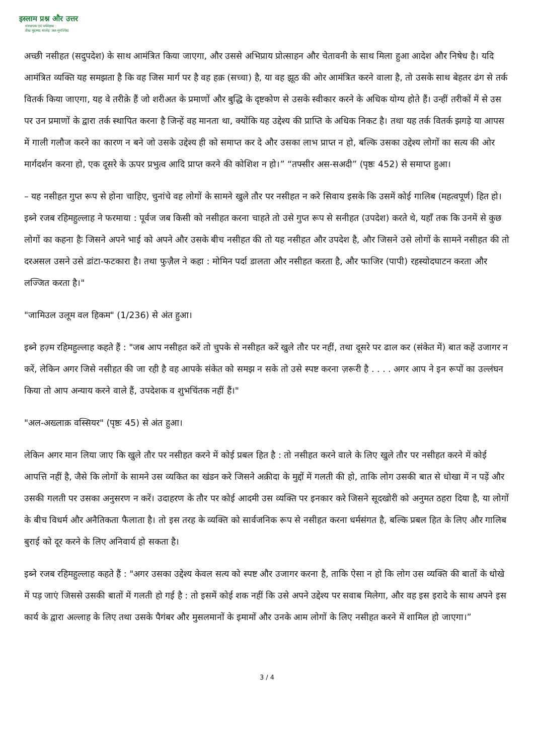इस्लाम प्रश्न और उत्तर
संस्थापक एवं पर्यवेक्षक :
शैख़ मुहम्मद सालेह अल-मुनज्जिद
अच्छी नसीहत (सदुपदेश) के साथ आमंत्रित किया जाएगा, और उससे अभिप्राय प्रोत्साहन और चेतावनी के साथ मिला हुआ आदेश और निषेध है। यदि आमंत्रित व्यक्ति यह समझता है कि वह जिस मार्ग पर है वह हक़ (सच्चा) है, या वह झूठ की ओर आमंत्रित करने वाला है, तो उसके साथ बेहतर ढंग से तर्क वितर्क किया जाएगा, यह वे तरीक़े हैं जो शरीअत के प्रमाणों और बुद्धि के दृष्टकोण से उसके स्वीकार करने के अधिक योग्य होते हैं। उन्हीं तरीकों में से उस पर उन प्रमाणों के द्वारा तर्क स्थापित करना है जिन्हें वह मानता था, क्योंकि यह उद्देश्य की प्राप्ति के अधिक निकट है। तथा यह तर्क वितर्क झगड़े या आपस में गाली गलौज करने का कारण न बने जो उसके उद्देश्य ही को समाप्त कर दे और उसका लाभ प्राप्त न हो, बल्कि उसका उद्देश्य लोगों का सत्य की ओर मार्गदर्शन करना हो, एक दूसरे के ऊपर प्रभुत्व आदि प्राप्त करने की कोशिश न हो।” “तफ्सीर अस-सअदी” (पृष्ठः 452) से समाप्त हुआ।
– यह नसीहत गुप्त रूप से होना चाहिए, चुनांचे वह लोगों के सामने खुले तौर पर नसीहत न करे सिवाय इसके कि उसमें कोई गालिब (महत्वपूर्ण) हित हो। इब्ने रजब रहिमहुल्लाह ने फरमाया : पूर्वज जब किसी को नसीहत करना चाहते तो उसे गुप्त रूप से सनीहत (उपदेश) करते थे, यहाँ तक कि उनमें से कुछ लोगों का कहना हैः जिसने अपने भाई को अपने और उसके बीच नसीहत की तो यह नसीहत और उपदेश है, और जिसने उसे लोगों के सामने नसीहत की तो दरअसल उसने उसे डांटा-फटकारा है। तथा फुज़ैल ने कहा : मोमिन पर्दा डालता और नसीहत करता है, और फाजिर (पापी) रहस्योदघाटन करता और लज्जित करता है।"
"जामिउल उलूम वल हिकम" (1/236) से अंत हुआ।
इब्ने हज़्म रहिमहुल्लाह कहते हैं : "जब आप नसीहत करें तो चुपके से नसीहत करें खुले तौर पर नहीं, तथा दूसरे पर ढाल कर (संकेत में) बात कहें उजागर न करें, लेकिन अगर जिसे नसीहत की जा रही है वह आपके संकेत को समझ न सके तो उसे स्पष्ट करना ज़रूरी है . . . . अगर आप ने इन रूपों का उल्लंघन किया तो आप अन्याय करने वाले हैं, उपदेशक व शुभचिंतक नहीं हैं।"
"अल-अख्लाक़ वस्सियर" (पृष्ठः 45) से अंत हुआ।
लेकिन अगर मान लिया जाए कि खुले तौर पर नसीहत करने में कोई प्रबल हित है : तो नसीहत करने वाले के लिए खुले तौर पर नसीहत करने में कोई आपत्ति नहीं है, जैसे कि लोगों के सामने उस व्यकित का खंडन करे जिसने अक़ीदा के मुद्दों में गलती की हो, ताकि लोग उसकी बात से धोखा में न पड़ें और उसकी गलती पर उसका अनुसरण न करें। उदाहरण के तौर पर कोई आदमी उस व्यक्ति पर इनकार करे जिसने सूदखोरी को अनुमत ठहरा दिया है, या लोगों के बीच विधर्म और अनैतिकता फैलाता है। तो इस तरह के व्यक्ति को सार्वजनिक रूप से नसीहत करना धर्मसंगत है, बल्कि प्रबल हित के लिए और गालिब बुराई को दूर करने के लिए अनिवार्य हो सकता है।
इब्ने रजब रहिमहुल्लाह कहते हैं : "अगर उसका उद्देश्य केवल सत्य को स्पष्ट और उजागर करना है, ताकि ऐसा न हो कि लोग उस व्यक्ति की बातों के धोखे में पड़ जाएं जिससे उसकी बातों में गलती हो गई है : तो इसमें कोई शक नहीं कि उसे अपने उद्देश्य पर सवाब मिलेगा, और वह इस इरादे के साथ अपने इस कार्य के द्वारा अल्लाह के लिए तथा उसके पैगंबर और मुसलमानों के इमामों और उनके आम लोगों के लिए नसीहत करने में शामिल हो जाएगा।”
3 / 4